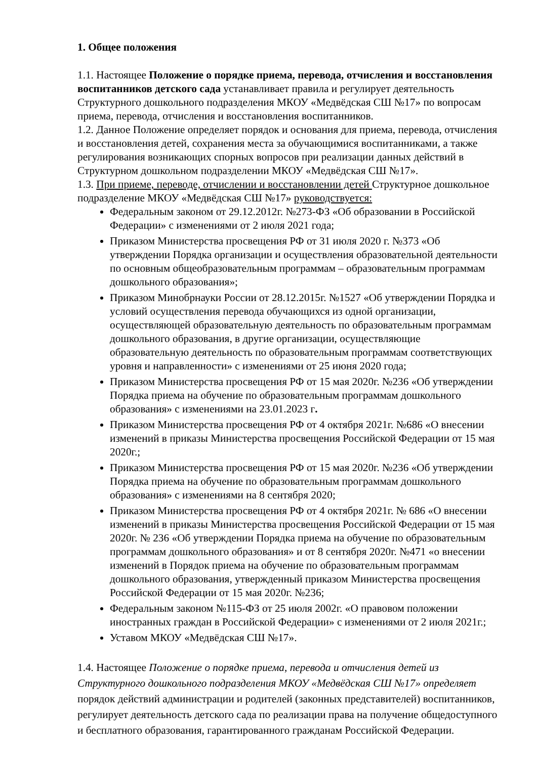1. Общее положения
1.1. Настоящее Положение о порядке приема, перевода, отчисления и восстановления воспитанников детского сада устанавливает правила и регулирует деятельность Структурного дошкольного подразделения МКОУ «Медвёдская СШ №17» по вопросам приема, перевода, отчисления и восстановления воспитанников.
1.2. Данное Положение определяет порядок и основания для приема, перевода, отчисления и восстановления детей, сохранения места за обучающимися воспитанниками, а также регулирования возникающих спорных вопросов при реализации данных действий в Структурном дошкольном подразделении МКОУ «Медвёдская СШ №17».
1.3. При приеме, переводе, отчислении и восстановлении детей Структурное дошкольное подразделение МКОУ «Медвёдская СШ №17» руководствуется:
Федеральным законом от 29.12.2012г. №273-ФЗ «Об образовании в Российской Федерации» с изменениями от 2 июля 2021 года;
Приказом Министерства просвещения РФ от 31 июля 2020 г. №373 «Об утверждении Порядка организации и осуществления образовательной деятельности по основным общеобразовательным программам – образовательным программам дошкольного образования»;
Приказом Минобрнауки России от 28.12.2015г. №1527 «Об утверждении Порядка и условий осуществления перевода обучающихся из одной организации, осуществляющей образовательную деятельность по образовательным программам дошкольного образования, в другие организации, осуществляющие образовательную деятельность по образовательным программам соответствующих уровня и направленности» с изменениями от 25 июня 2020 года;
Приказом Министерства просвещения РФ от 15 мая 2020г. №236 «Об утверждении Порядка приема на обучение по образовательным программам дошкольного образования» с изменениями на 23.01.2023 г.
Приказом Министерства просвещения РФ от 4 октября 2021г. №686 «О внесении изменений в приказы Министерства просвещения Российской Федерации от 15 мая 2020г.;
Приказом Министерства просвещения РФ от 15 мая 2020г. №236 «Об утверждении Порядка приема на обучение по образовательным программам дошкольного образования» с изменениями на 8 сентября 2020;
Приказом Министерства просвещения РФ от 4 октября 2021г. № 686 «О внесении изменений в приказы Министерства просвещения Российской Федерации от 15 мая 2020г. № 236 «Об утверждении Порядка приема на обучение по образовательным программам дошкольного образования» и от 8 сентября 2020г. №471 «о внесении изменений в Порядок приема на обучение по образовательным программам дошкольного образования, утвержденный приказом Министерства просвещения Российской Федерации от 15 мая 2020г. №236;
Федеральным законом №115-ФЗ от 25 июля 2002г. «О правовом положении иностранных граждан в Российской Федерации» с изменениями от 2 июля 2021г.;
Уставом МКОУ «Медвёдская СШ №17».
1.4. Настоящее Положение о порядке приема, перевода и отчисления детей из Структурного дошкольного подразделения МКОУ «Медвёдская СШ №17» определяет порядок действий администрации и родителей (законных представителей) воспитанников, регулирует деятельность детского сада по реализации права на получение общедоступного и бесплатного образования, гарантированного гражданам Российской Федерации.